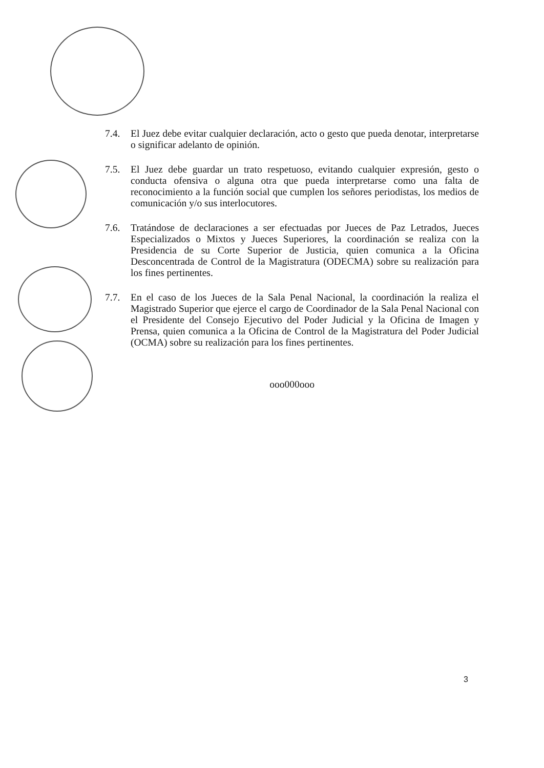7.4. El Juez debe evitar cualquier declaración, acto o gesto que pueda denotar, interpretarse o significar adelanto de opinión.
7.5. El Juez debe guardar un trato respetuoso, evitando cualquier expresión, gesto o conducta ofensiva o alguna otra que pueda interpretarse como una falta de reconocimiento a la función social que cumplen los señores periodistas, los medios de comunicación y/o sus interlocutores.
7.6. Tratándose de declaraciones a ser efectuadas por Jueces de Paz Letrados, Jueces Especializados o Mixtos y Jueces Superiores, la coordinación se realiza con la Presidencia de su Corte Superior de Justicia, quien comunica a la Oficina Desconcentrada de Control de la Magistratura (ODECMA) sobre su realización para los fines pertinentes.
7.7. En el caso de los Jueces de la Sala Penal Nacional, la coordinación la realiza el Magistrado Superior que ejerce el cargo de Coordinador de la Sala Penal Nacional con el Presidente del Consejo Ejecutivo del Poder Judicial y la Oficina de Imagen y Prensa, quien comunica a la Oficina de Control de la Magistratura del Poder Judicial (OCMA) sobre su realización para los fines pertinentes.
ooo000ooo
3